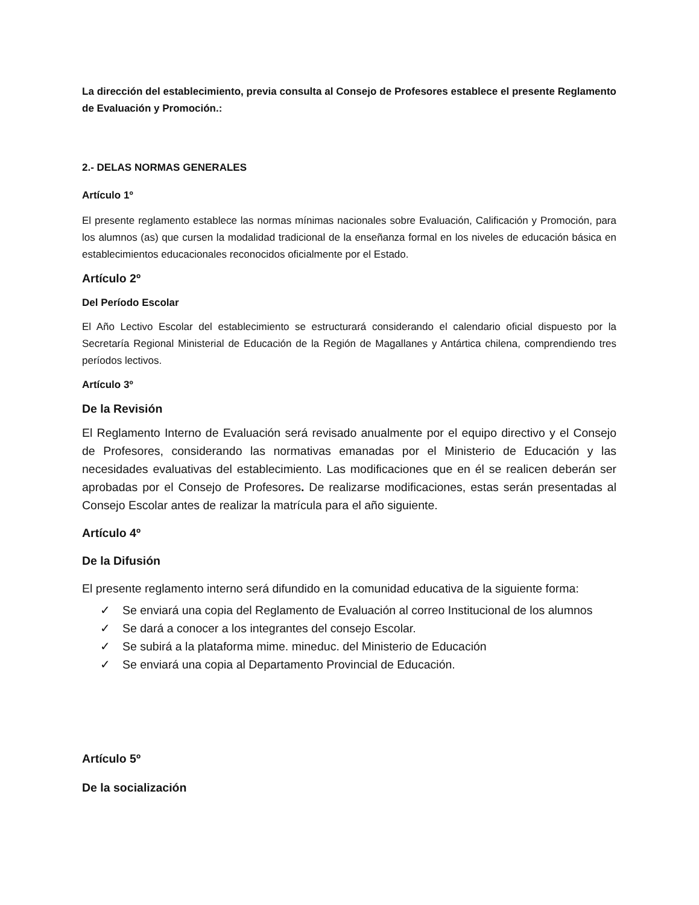La dirección del establecimiento, previa consulta al Consejo de Profesores establece el presente Reglamento de Evaluación y Promoción.:
2.- DELAS NORMAS GENERALES
Artículo 1º
El presente reglamento establece las normas mínimas nacionales sobre Evaluación, Calificación y Promoción, para los alumnos (as) que cursen la modalidad tradicional de la enseñanza formal en los niveles de educación básica en establecimientos educacionales reconocidos oficialmente por el Estado.
Artículo 2º
Del Período Escolar
El Año Lectivo Escolar del establecimiento se estructurará considerando el calendario oficial dispuesto por la Secretaría Regional Ministerial de Educación de la Región de Magallanes y Antártica chilena, comprendiendo tres períodos lectivos.
Artículo 3º
De la Revisión
El Reglamento Interno de Evaluación será revisado anualmente por el equipo directivo y el Consejo de Profesores, considerando las normativas emanadas por el Ministerio de Educación y las necesidades evaluativas del establecimiento. Las modificaciones que en él se realicen deberán ser aprobadas por el Consejo de Profesores. De realizarse modificaciones, estas serán presentadas al Consejo Escolar antes de realizar la matrícula para el año siguiente.
Artículo 4º
De la Difusión
El presente reglamento interno será difundido en la comunidad educativa de la siguiente forma:
✓ Se enviará una copia del Reglamento de Evaluación al correo Institucional de los alumnos
✓ Se dará a conocer a los integrantes del consejo Escolar.
✓ Se subirá a la plataforma mime. mineduc. del Ministerio de Educación
✓ Se enviará una copia al Departamento Provincial de Educación.
Artículo 5º
De la socialización